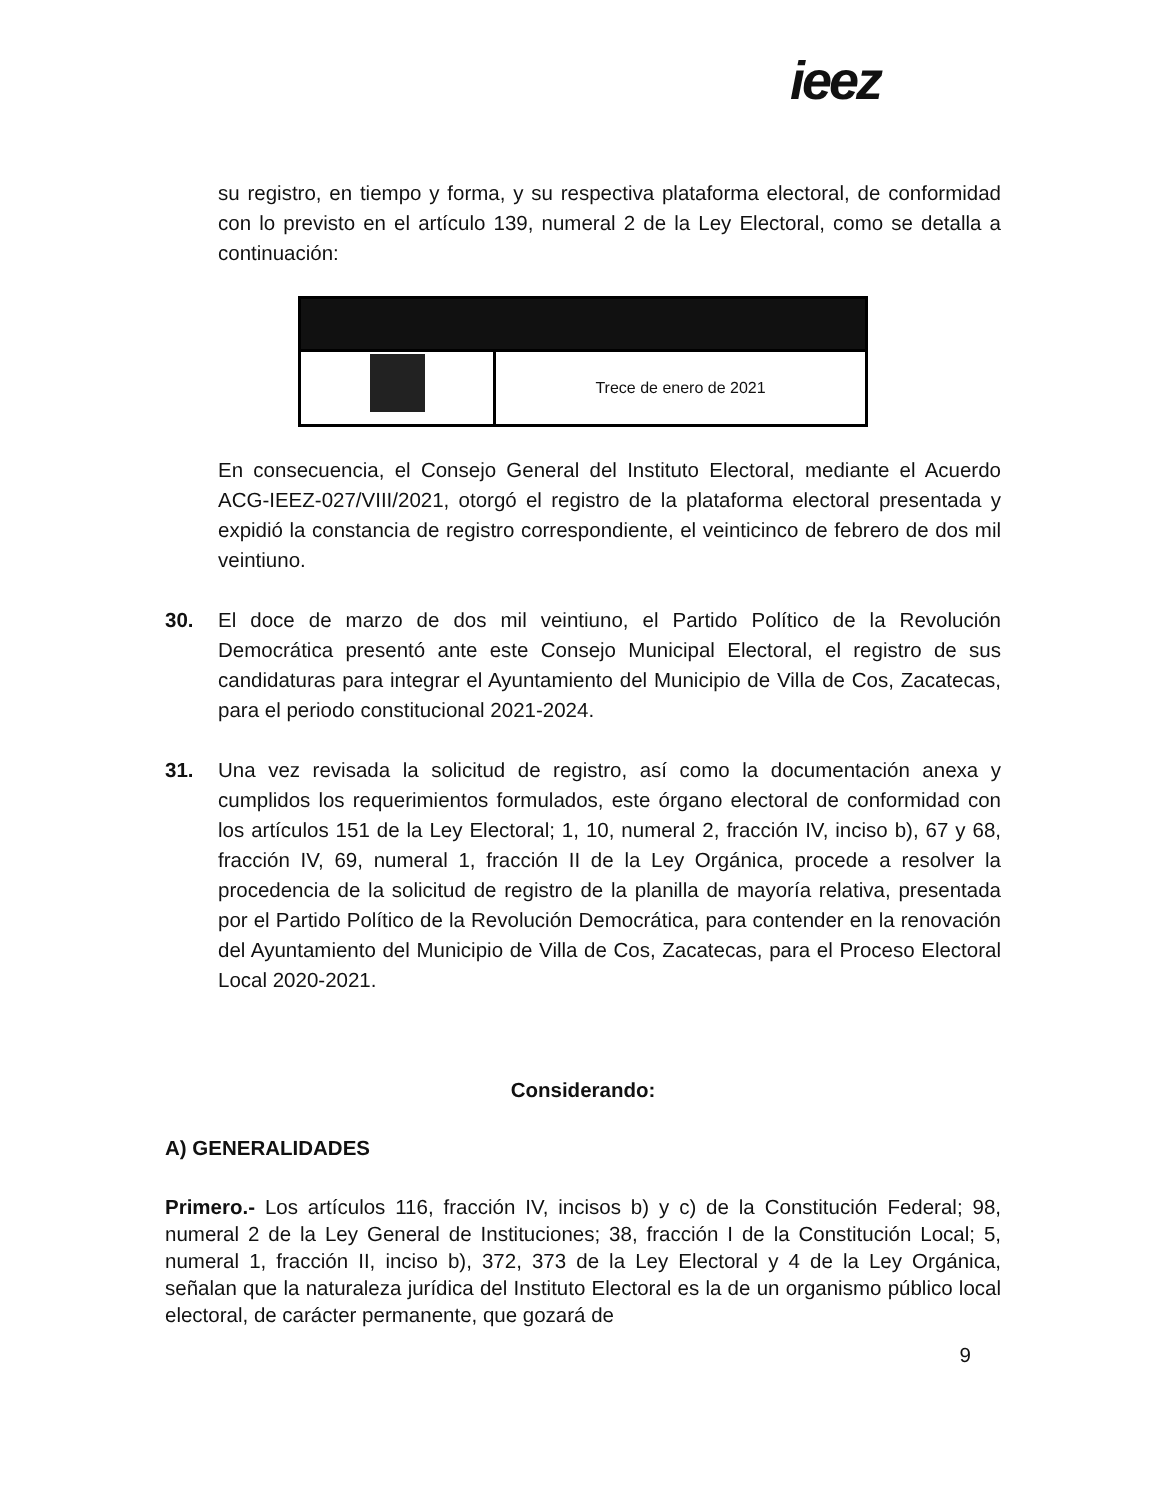ieez
su registro, en tiempo y forma, y su respectiva plataforma electoral, de conformidad con lo previsto en el artículo 139, numeral 2 de la Ley Electoral, como se detalla a continuación:
| | Trece de enero de 2021 |
En consecuencia, el Consejo General del Instituto Electoral, mediante el Acuerdo ACG-IEEZ-027/VIII/2021, otorgó el registro de la plataforma electoral presentada y expidió la constancia de registro correspondiente, el veinticinco de febrero de dos mil veintiuno.
30. El doce de marzo de dos mil veintiuno, el Partido Político de la Revolución Democrática presentó ante este Consejo Municipal Electoral, el registro de sus candidaturas para integrar el Ayuntamiento del Municipio de Villa de Cos, Zacatecas, para el periodo constitucional 2021-2024.
31. Una vez revisada la solicitud de registro, así como la documentación anexa y cumplidos los requerimientos formulados, este órgano electoral de conformidad con los artículos 151 de la Ley Electoral; 1, 10, numeral 2, fracción IV, inciso b), 67 y 68, fracción IV, 69, numeral 1, fracción II de la Ley Orgánica, procede a resolver la procedencia de la solicitud de registro de la planilla de mayoría relativa, presentada por el Partido Político de la Revolución Democrática, para contender en la renovación del Ayuntamiento del Municipio de Villa de Cos, Zacatecas, para el Proceso Electoral Local 2020-2021.
Considerando:
A) GENERALIDADES
Primero.- Los artículos 116, fracción IV, incisos b) y c) de la Constitución Federal; 98, numeral 2 de la Ley General de Instituciones; 38, fracción I de la Constitución Local; 5, numeral 1, fracción II, inciso b), 372, 373 de la Ley Electoral y 4 de la Ley Orgánica, señalan que la naturaleza jurídica del Instituto Electoral es la de un organismo público local electoral, de carácter permanente, que gozará de
9